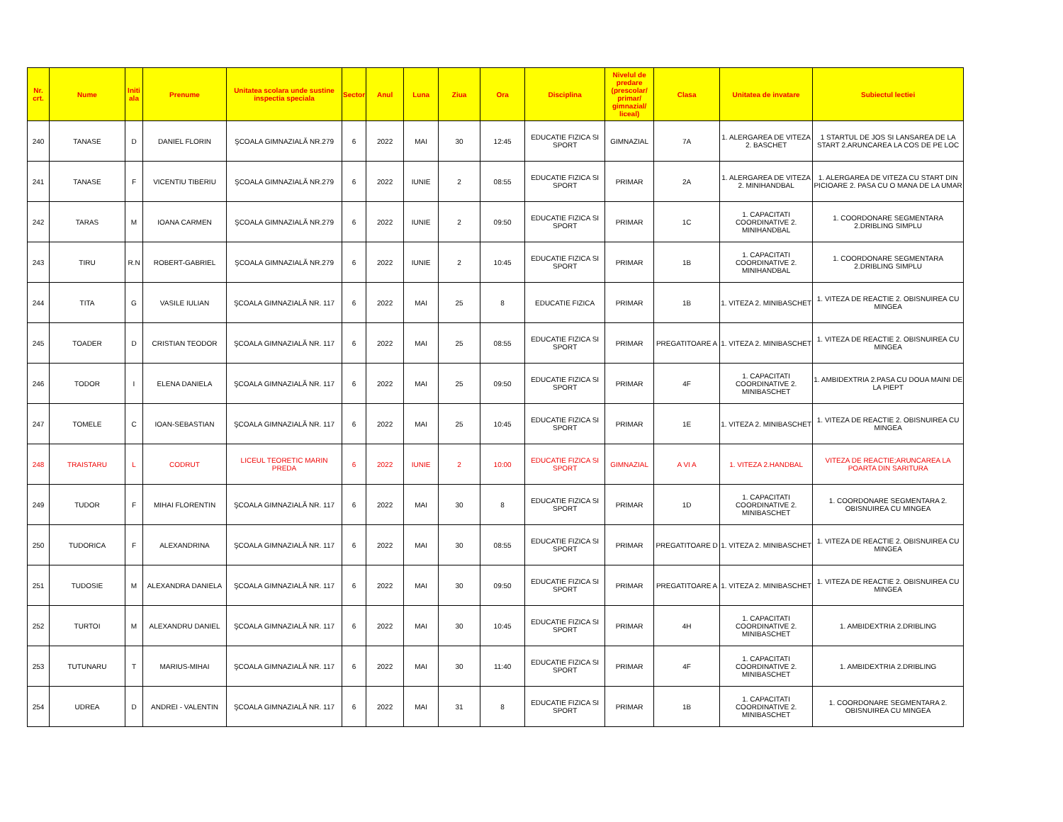| Nr. crt. | Nume | Initi ala | Prenume | Unitatea scolara unde sustine inspectia speciala | Sector | Anul | Luna | Ziua | Ora | Disciplina | Nivelul de predare (prescolar/ primar/ gimnazial/ liceal) | Clasa | Unitatea de invatare | Subiectul lectiei |
| --- | --- | --- | --- | --- | --- | --- | --- | --- | --- | --- | --- | --- | --- | --- |
| 240 | TANASE | D | DANIEL FLORIN | ŞCOALA GIMNAZIALĂ NR.279 | 6 | 2022 | MAI | 30 | 12:45 | EDUCATIE FIZICA SI SPORT | GIMNAZIAL | 7A | 1. ALERGAREA DE VITEZA 2. BASCHET | 1 STARTUL DE JOS SI LANSAREA DE LA START 2.ARUNCAREA LA COS DE PE LOC |
| 241 | TANASE | F | VICENTIU TIBERIU | ŞCOALA GIMNAZIALĂ NR.279 | 6 | 2022 | IUNIE | 2 | 08:55 | EDUCATIE FIZICA SI SPORT | PRIMAR | 2A | 1. ALERGAREA DE VITEZA 2. MINIHANDBAL | 1. ALERGAREA DE VITEZA CU START DIN PICIOARE 2. PASA CU O MANA DE LA UMAR |
| 242 | TARAS | M | IOANA CARMEN | ŞCOALA GIMNAZIALĂ NR.279 | 6 | 2022 | IUNIE | 2 | 09:50 | EDUCATIE FIZICA SI SPORT | PRIMAR | 1C | 1. CAPACITATI COORDINATIVE 2. MINIHANDBAL | 1. COORDONARE SEGMENTARA 2.DRIBLING SIMPLU |
| 243 | TIRU | R.N | ROBERT-GABRIEL | ŞCOALA GIMNAZIALĂ NR.279 | 6 | 2022 | IUNIE | 2 | 10:45 | EDUCATIE FIZICA SI SPORT | PRIMAR | 1B | 1. CAPACITATI COORDINATIVE 2. MINIHANDBAL | 1. COORDONARE SEGMENTARA 2.DRIBLING SIMPLU |
| 244 | TITA | G | VASILE IULIAN | ŞCOALA GIMNAZIALĂ NR. 117 | 6 | 2022 | MAI | 25 | 8 | EDUCATIE FIZICA | PRIMAR | 1B | 1. VITEZA 2. MINIBASCHET | 1. VITEZA DE REACTIE 2. OBISNUIREA CU MINGEA |
| 245 | TOADER | D | CRISTIAN TEODOR | ŞCOALA GIMNAZIALĂ NR. 117 | 6 | 2022 | MAI | 25 | 08:55 | EDUCATIE FIZICA SI SPORT | PRIMAR | PREGATITOARE A | 1. VITEZA 2. MINIBASCHET | 1. VITEZA DE REACTIE 2. OBISNUIREA CU MINGEA |
| 246 | TODOR | I | ELENA DANIELA | ŞCOALA GIMNAZIALĂ NR. 117 | 6 | 2022 | MAI | 25 | 09:50 | EDUCATIE FIZICA SI SPORT | PRIMAR | 4F | 1. CAPACITATI COORDINATIVE 2. MINIBASCHET | 1. AMBIDEXTRIA 2.PASA CU DOUA MAINI DE LA PIEPT |
| 247 | TOMELE | C | IOAN-SEBASTIAN | ŞCOALA GIMNAZIALĂ NR. 117 | 6 | 2022 | MAI | 25 | 10:45 | EDUCATIE FIZICA SI SPORT | PRIMAR | 1E | 1. VITEZA 2. MINIBASCHET | 1. VITEZA DE REACTIE 2. OBISNUIREA CU MINGEA |
| 248 | TRAISTARU | L | CODRUT | LICEUL TEORETIC MARIN PREDA | 6 | 2022 | IUNIE | 2 | 10:00 | EDUCATIE FIZICA SI SPORT | GIMNAZIAL | A VI A | 1. VITEZA 2.HANDBAL | VITEZA DE REACTIE;ARUNCAREA LA POARTA DIN SARITURA |
| 249 | TUDOR | F | MIHAI FLORENTIN | ŞCOALA GIMNAZIALĂ NR. 117 | 6 | 2022 | MAI | 30 | 8 | EDUCATIE FIZICA SI SPORT | PRIMAR | 1D | 1. CAPACITATI COORDINATIVE 2. MINIBASCHET | 1. COORDONARE SEGMENTARA 2. OBISNUIREA CU MINGEA |
| 250 | TUDORICA | F | ALEXANDRINA | ŞCOALA GIMNAZIALĂ NR. 117 | 6 | 2022 | MAI | 30 | 08:55 | EDUCATIE FIZICA SI SPORT | PRIMAR | PREGATITOARE D | 1. VITEZA 2. MINIBASCHET | 1. VITEZA DE REACTIE 2. OBISNUIREA CU MINGEA |
| 251 | TUDOSIE | M | ALEXANDRA DANIELA | ŞCOALA GIMNAZIALĂ NR. 117 | 6 | 2022 | MAI | 30 | 09:50 | EDUCATIE FIZICA SI SPORT | PRIMAR | PREGATITOARE A | 1. VITEZA 2. MINIBASCHET | 1. VITEZA DE REACTIE 2. OBISNUIREA CU MINGEA |
| 252 | TURTOI | M | ALEXANDRU DANIEL | ŞCOALA GIMNAZIALĂ NR. 117 | 6 | 2022 | MAI | 30 | 10:45 | EDUCATIE FIZICA SI SPORT | PRIMAR | 4H | 1. CAPACITATI COORDINATIVE 2. MINIBASCHET | 1. AMBIDEXTRIA 2.DRIBLING |
| 253 | TUTUNARU | T | MARIUS-MIHAI | ŞCOALA GIMNAZIALĂ NR. 117 | 6 | 2022 | MAI | 30 | 11:40 | EDUCATIE FIZICA SI SPORT | PRIMAR | 4F | 1. CAPACITATI COORDINATIVE 2. MINIBASCHET | 1. AMBIDEXTRIA 2.DRIBLING |
| 254 | UDREA | D | ANDREI - VALENTIN | ŞCOALA GIMNAZIALĂ NR. 117 | 6 | 2022 | MAI | 31 | 8 | EDUCATIE FIZICA SI SPORT | PRIMAR | 1B | 1. CAPACITATI COORDINATIVE 2. MINIBASCHET | 1. COORDONARE SEGMENTARA 2. OBISNUIREA CU MINGEA |